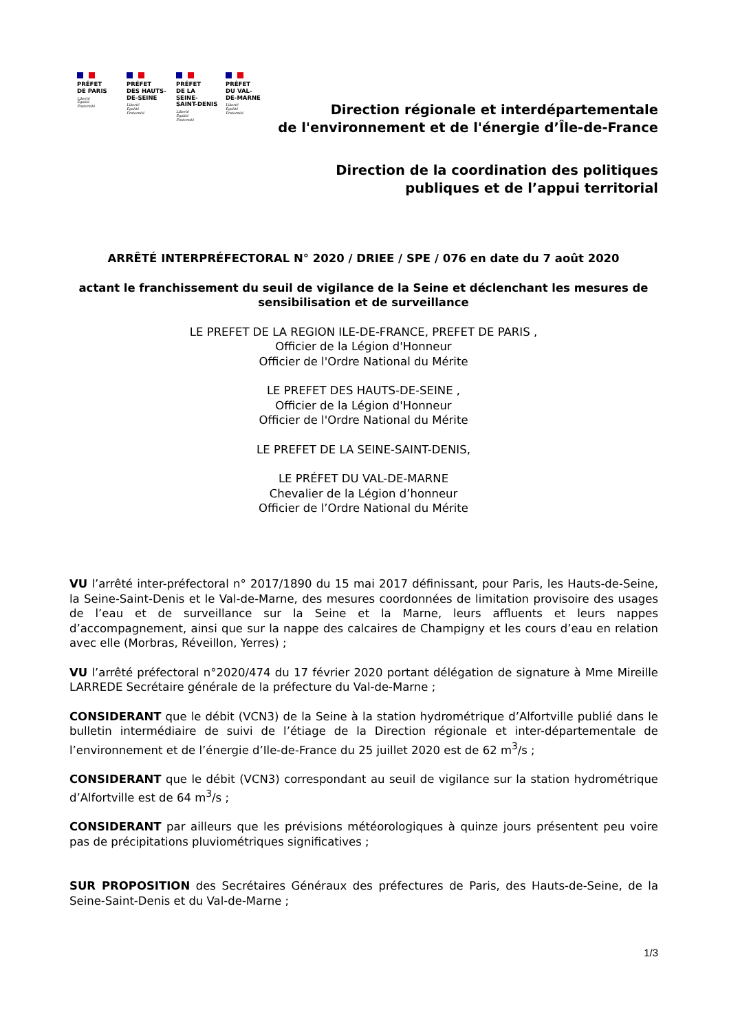PRÉFET
DE PARIS
Liberté
Égalité
Fraternité
PRÉFET
DES HAUTS-
DE-SEINE
Liberté
Égalité
Fraternité
PRÉFET
DE LA SEINE-
SAINT-DENIS
Liberté
Égalité
Fraternité
PRÉFET
DU VAL-
DE-MARNE
Liberté
Égalité
Fraternité
Direction régionale et interdépartementale
de l'environnement et de l'énergie d’Île-de-France
Direction de la coordination des politiques
publiques et de l’appui territorial
ARRÊTÉ INTERPRÉFECTORAL N° 2020 / DRIEE / SPE / 076 en date du 7 août 2020
actant le franchissement du seuil de vigilance de la Seine et déclenchant les mesures de sensibilisation et de surveillance
LE PREFET DE LA REGION ILE-DE-FRANCE, PREFET DE PARIS ,
Officier de la Légion d'Honneur
Officier de l'Ordre National du Mérite
LE PREFET DES HAUTS-DE-SEINE ,
Officier de la Légion d'Honneur
Officier de l'Ordre National du Mérite
LE PREFET DE LA SEINE-SAINT-DENIS,
LE PRÉFET DU VAL-DE-MARNE
Chevalier de la Légion d’honneur
Officier de l’Ordre National du Mérite
VU l’arrêté inter-préfectoral n° 2017/1890 du 15 mai 2017 définissant, pour Paris, les Hauts-de-Seine, la Seine-Saint-Denis et le Val-de-Marne, des mesures coordonnées de limitation provisoire des usages de l’eau et de surveillance sur la Seine et la Marne, leurs affluents et leurs nappes d’accompagnement, ainsi que sur la nappe des calcaires de Champigny et les cours d’eau en relation avec elle (Morbras, Réveillon, Yerres) ;
VU l’arrêté préfectoral n°2020/474 du 17 février 2020 portant délégation de signature à Mme Mireille LARREDE Secrétaire générale de la préfecture du Val-de-Marne ;
CONSIDERANT que le débit (VCN3) de la Seine à la station hydrométrique d’Alfortville publié dans le bulletin intermédiaire de suivi de l’étiage de la Direction régionale et inter-départementale de l’environnement et de l’énergie d’Ile-de-France du 25 juillet 2020 est de 62 m<sup>3</sup>/s ;
CONSIDERANT que le débit (VCN3) correspondant au seuil de vigilance sur la station hydrométrique d’Alfortville est de 64 m<sup>3</sup>/s ;
CONSIDERANT par ailleurs que les prévisions météorologiques à quinze jours présentent peu voire pas de précipitations pluviométriques significatives ;
SUR PROPOSITION des Secrétaires Généraux des préfectures de Paris, des Hauts-de-Seine, de la Seine-Saint-Denis et du Val-de-Marne ;
1/3